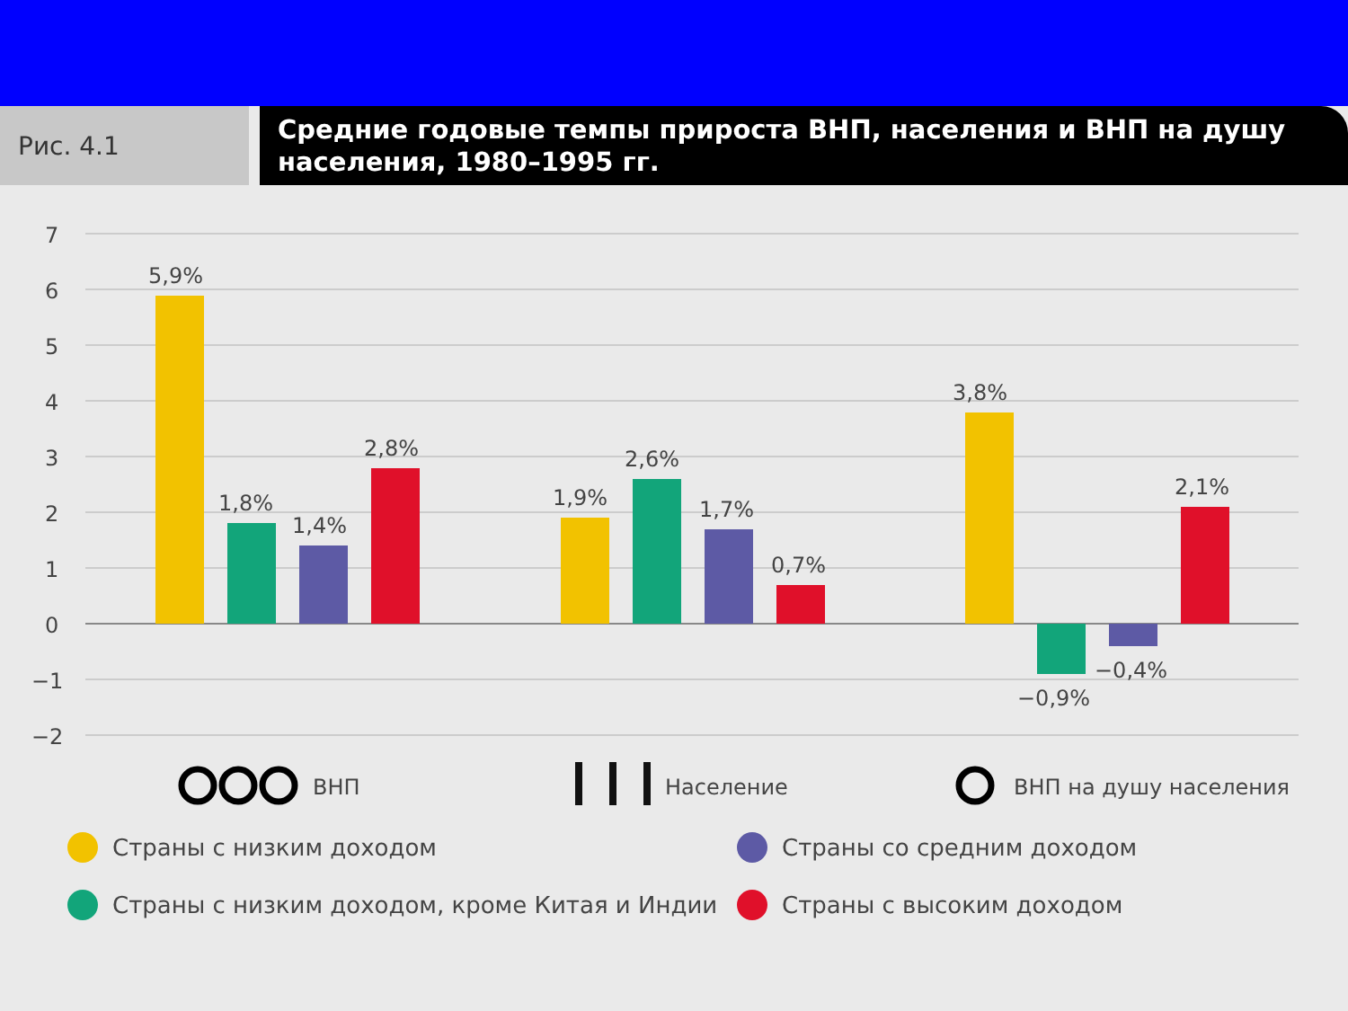Рис. 4.1
Средние годовые темпы прироста ВНП, населения и ВНП на душу населения, 1980–1995 гг.
7
6
5
4
3
2
1
0
−1
−2
5,9%
1,8%
1,4%
2,8%
1,9%
2,6%
1,7%
0,7%
3,8%
−0,9%
−0,4%
2,1%
ВНП
Население
ВНП на душу населения
Страны с низким доходом
Страны со средним доходом
Страны с низким доходом, кроме Китая и Индии
Страны с высоким доходом